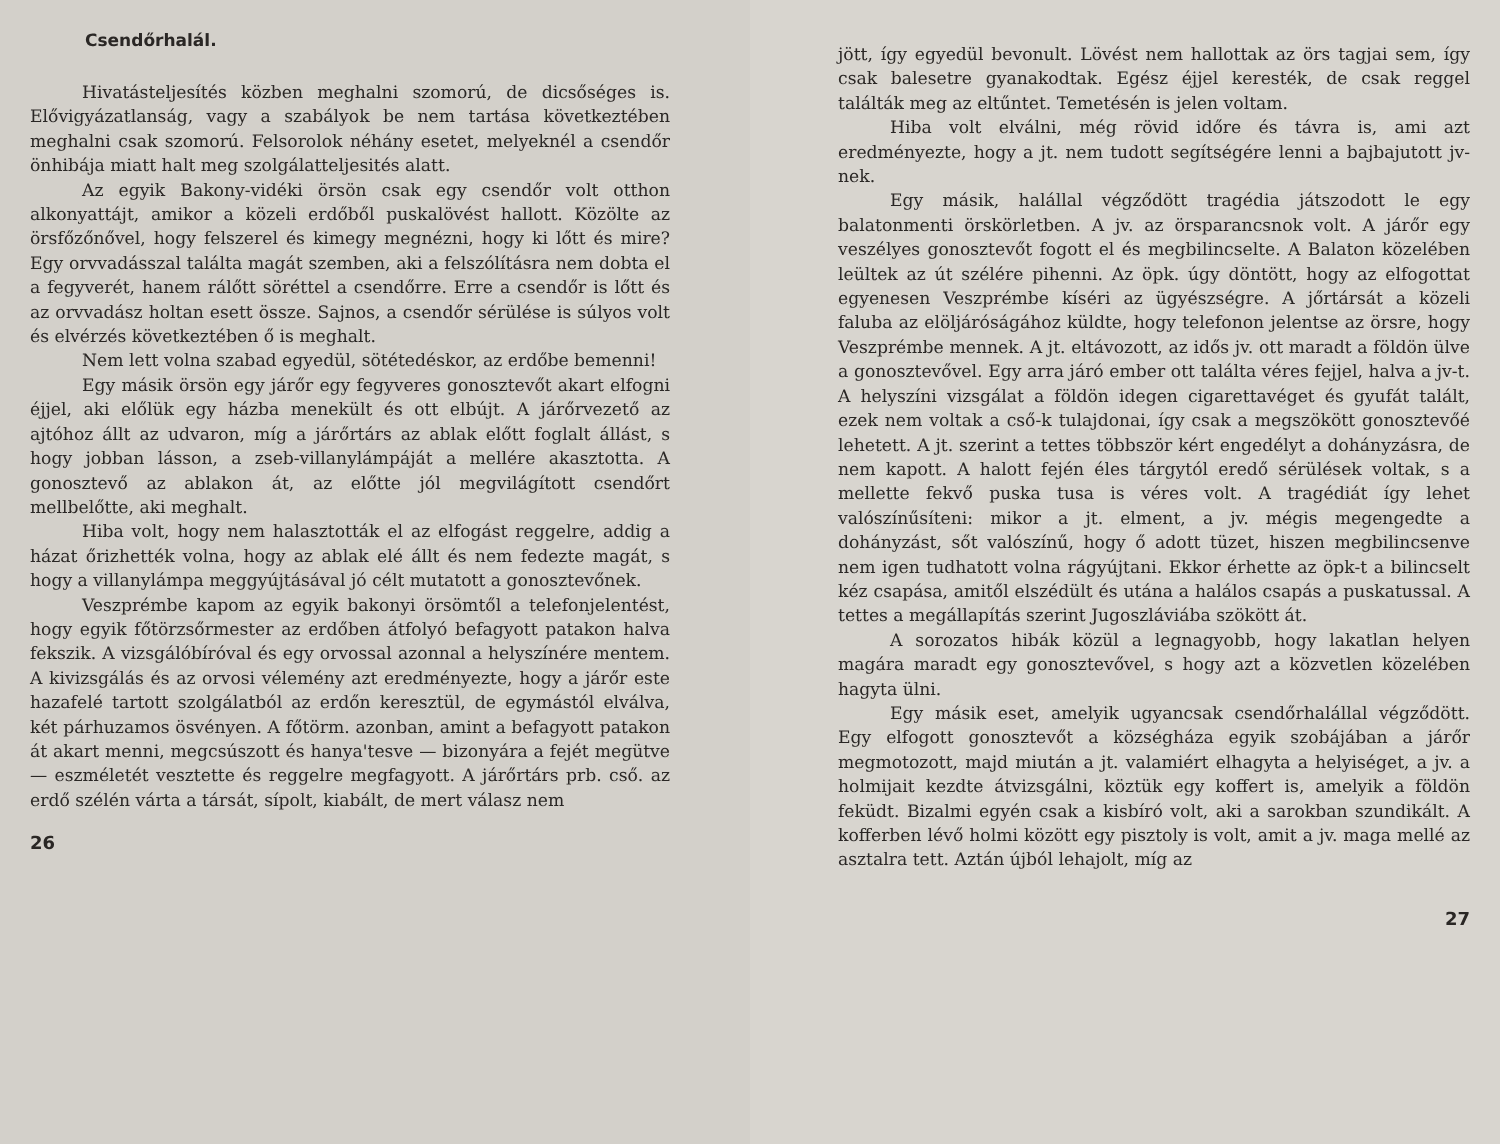Csendőrhalál.
Hivatásteljesítés közben meghalni szomorú, de dicsőséges is. Elővigyázatlanság, vagy a szabályok be nem tartása következtében meghalni csak szomorú. Felsorolok néhány esetet, melyeknél a csendőr önhibája miatt halt meg szolgálatteljesités alatt.
Az egyik Bakony-vidéki örsön csak egy csendőr volt otthon alkonyattájt, amikor a közeli erdőből puskalövést hallott. Közölte az örsfőzőnővel, hogy felszerel és kimegy megnézni, hogy ki lőtt és mire? Egy orvvadásszal találta magát szemben, aki a felszólításra nem dobta el a fegyverét, hanem rálőtt söréttel a csendőrre. Erre a csendőr is lőtt és az orvvadász holtan esett össze. Sajnos, a csendőr sérülése is súlyos volt és elvérzés következtében ő is meghalt.
Nem lett volna szabad egyedül, sötétedéskor, az erdőbe bemenni!
Egy másik örsön egy járőr egy fegyveres gonosztevőt akart elfogni éjjel, aki előlük egy házba menekült és ott elbújt. A járőrvezető az ajtóhoz állt az udvaron, míg a járőrtárs az ablak előtt foglalt állást, s hogy jobban lásson, a zseb-villanylámpáját a mellére akasztotta. A gonosztevő az ablakon át, az előtte jól megvilágított csendőrt mellbelőtte, aki meghalt.
Hiba volt, hogy nem halasztották el az elfogást reggelre, addig a házat őrizhették volna, hogy az ablak elé állt és nem fedezte magát, s hogy a villanylámpa meggyújtásával jó célt mutatott a gonosztevőnek.
Veszprémbe kapom az egyik bakonyi örsömtől a telefonjelentést, hogy egyik főtörzsőrmester az erdőben átfolyó befagyott patakon halva fekszik. A vizsgálóbíróval és egy orvossal azonnal a helyszínére mentem. A kivizsgálás és az orvosi vélemény azt eredményezte, hogy a járőr este hazafelé tartott szolgálatból az erdőn keresztül, de egymástól elválva, két párhuzamos ösvényen. A főtörm. azonban, amint a befagyott patakon át akart menni, megcsúszott és hanya'tesve — bizonyára a fejét megütve — eszméletét vesztette és reggelre megfagyott. A járőrtárs prb. cső. az erdő szélén várta a társát, sípolt, kiabált, de mert válasz nem
26
jött, így egyedül bevonult. Lövést nem hallottak az örs tagjai sem, így csak balesetre gyanakodtak. Egész éjjel keresték, de csak reggel találták meg az eltűntet. Temetésén is jelen voltam.
Hiba volt elválni, még rövid időre és távra is, ami azt eredményezte, hogy a jt. nem tudott segítségére lenni a bajbajutott jv-nek.
Egy másik, halállal végződött tragédia játszodott le egy balatonmenti örskörletben. A jv. az örsparancsnok volt. A járőr egy veszélyes gonosztevőt fogott el és megbilincselte. A Balaton közelében leültek az út szélére pihenni. Az öpk. úgy döntött, hogy az elfogottat egyenesen Veszprémbe kíséri az ügyészségre. A jőrtársát a közeli faluba az elöljáróságához küldte, hogy telefonon jelentse az örsre, hogy Veszprémbe mennek. A jt. eltávozott, az idős jv. ott maradt a földön ülve a gonosztevővel. Egy arra járó ember ott találta véres fejjel, halva a jv-t. A helyszíni vizsgálat a földön idegen cigarettavéget és gyufát talált, ezek nem voltak a cső-k tulajdonai, így csak a megszökött gonosztevőé lehetett. A jt. szerint a tettes többször kért engedélyt a dohányzásra, de nem kapott. A halott fején éles tárgytól eredő sérülések voltak, s a mellette fekvő puska tusa is véres volt. A tragédiát így lehet valószínűsíteni: mikor a jt. elment, a jv. mégis megengedte a dohányzást, sőt valószínű, hogy ő adott tüzet, hiszen megbilincsenve nem igen tudhatott volna rágyújtani. Ekkor érhette az öpk-t a bilincselt kéz csapása, amitől elszédült és utána a halálos csapás a puskatussal. A tettes a megállapítás szerint Jugoszláviába szökött át.
A sorozatos hibák közül a legnagyobb, hogy lakatlan helyen magára maradt egy gonosztevővel, s hogy azt a közvetlen közelében hagyta ülni.
Egy másik eset, amelyik ugyancsak csendőrhalállal végződött. Egy elfogott gonosztevőt a községháza egyik szobájában a járőr megmotozott, majd miután a jt. valamiért elhagyta a helyiséget, a jv. a holmijait kezdte átvizsgálni, köztük egy koffert is, amelyik a földön feküdt. Bizalmi egyén csak a kisbíró volt, aki a sarokban szundikált. A kofferben lévő holmi között egy pisztoly is volt, amit a jv. maga mellé az asztalra tett. Aztán újból lehajolt, míg az
27